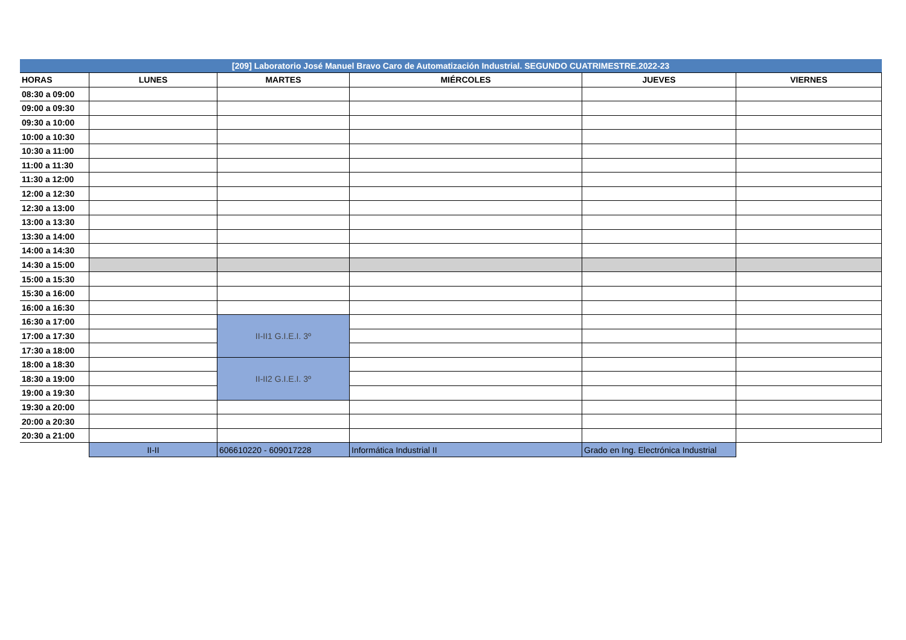| [209] Laboratorio José Manuel Bravo Caro de Automatización Industrial. SEGUNDO CUATRIMESTRE.2022-23 | | | | | |
| HORAS | LUNES | MARTES | MIÉRCOLES | JUEVES | VIERNES |
| 08:30 a 09:00 | | | | | |
| 09:00 a 09:30 | | | | | |
| 09:30 a 10:00 | | | | | |
| 10:00 a 10:30 | | | | | |
| 10:30 a 11:00 | | | | | |
| 11:00 a 11:30 | | | | | |
| 11:30 a 12:00 | | | | | |
| 12:00 a 12:30 | | | | | |
| 12:30 a 13:00 | | | | | |
| 13:00 a 13:30 | | | | | |
| 13:30 a 14:00 | | | | | |
| 14:00 a 14:30 | | | | | |
| 14:30 a 15:00 | | | | | |
| 15:00 a 15:30 | | | | | |
| 15:30 a 16:00 | | | | | |
| 16:00 a 16:30 | | | | | |
| 16:30 a 17:00 | | II-II1 G.I.E.I. 3º | | | |
| 17:00 a 17:30 | | | | | |
| 17:30 a 18:00 | | | | | |
| 18:00 a 18:30 | | II-II2 G.I.E.I. 3º | | | |
| 18:30 a 19:00 | | | | | |
| 19:00 a 19:30 | | | | | |
| 19:30 a 20:00 | | | | | |
| 20:00 a 20:30 | | | | | |
| 20:30 a 21:00 | | | | | |
| | II-II | 606610220 - 609017228 | Informática Industrial II | Grado en Ing. Electrónica Industrial | |